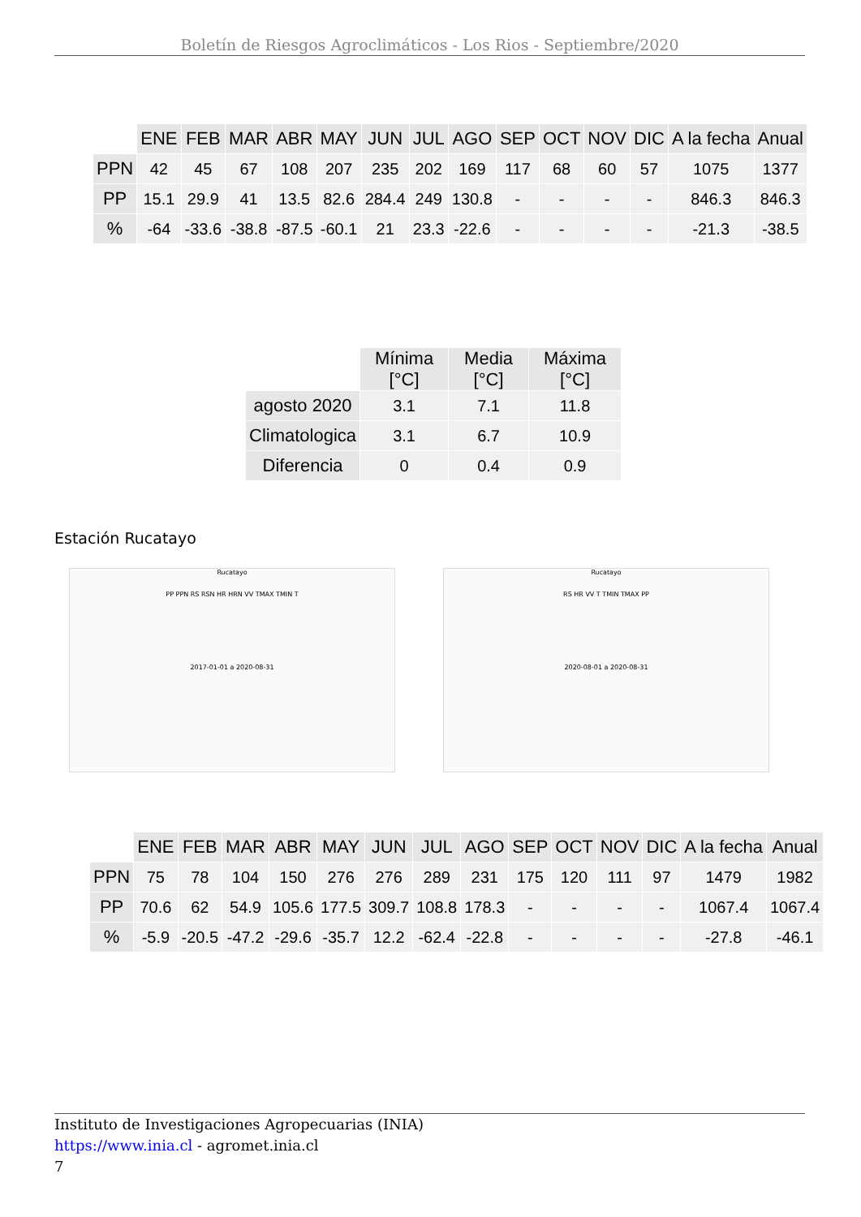Boletín de Riesgos Agroclimáticos - Los Rios - Septiembre/2020
| | ENE | FEB | MAR | ABR | MAY | JUN | JUL | AGO | SEP | OCT | NOV | DIC | A la fecha | Anual |
| --- | --- | --- | --- | --- | --- | --- | --- | --- | --- | --- | --- | --- | --- | --- |
| PPN | 42 | 45 | 67 | 108 | 207 | 235 | 202 | 169 | 117 | 68 | 60 | 57 | 1075 | 1377 |
| PP | 15.1 | 29.9 | 41 | 13.5 | 82.6 | 284.4 | 249 | 130.8 | - | - | - | - | 846.3 | 846.3 |
| % | -64 | -33.6 | -38.8 | -87.5 | -60.1 | 21 | 23.3 | -22.6 | - | - | - | - | -21.3 | -38.5 |
| | Mínima [°C] | Media [°C] | Máxima [°C] |
| --- | --- | --- | --- |
| agosto 2020 | 3.1 | 7.1 | 11.8 |
| Climatologica | 3.1 | 6.7 | 10.9 |
| Diferencia | 0 | 0.4 | 0.9 |
Estación Rucatayo
Rucatayo
PP PPN RS RSN HR HRN VV TMAX TMIN T
2017-01-01 a 2020-08-31
Rucatayo
RS HR VV T TMIN TMAX PP
2020-08-01 a 2020-08-31
| | ENE | FEB | MAR | ABR | MAY | JUN | JUL | AGO | SEP | OCT | NOV | DIC | A la fecha | Anual |
| --- | --- | --- | --- | --- | --- | --- | --- | --- | --- | --- | --- | --- | --- | --- |
| PPN | 75 | 78 | 104 | 150 | 276 | 276 | 289 | 231 | 175 | 120 | 111 | 97 | 1479 | 1982 |
| PP | 70.6 | 62 | 54.9 | 105.6 | 177.5 | 309.7 | 108.8 | 178.3 | - | - | - | - | 1067.4 | 1067.4 |
| % | -5.9 | -20.5 | -47.2 | -29.6 | -35.7 | 12.2 | -62.4 | -22.8 | - | - | - | - | -27.8 | -46.1 |
Instituto de Investigaciones Agropecuarias (INIA)
https://www.inia.cl - agromet.inia.cl
7